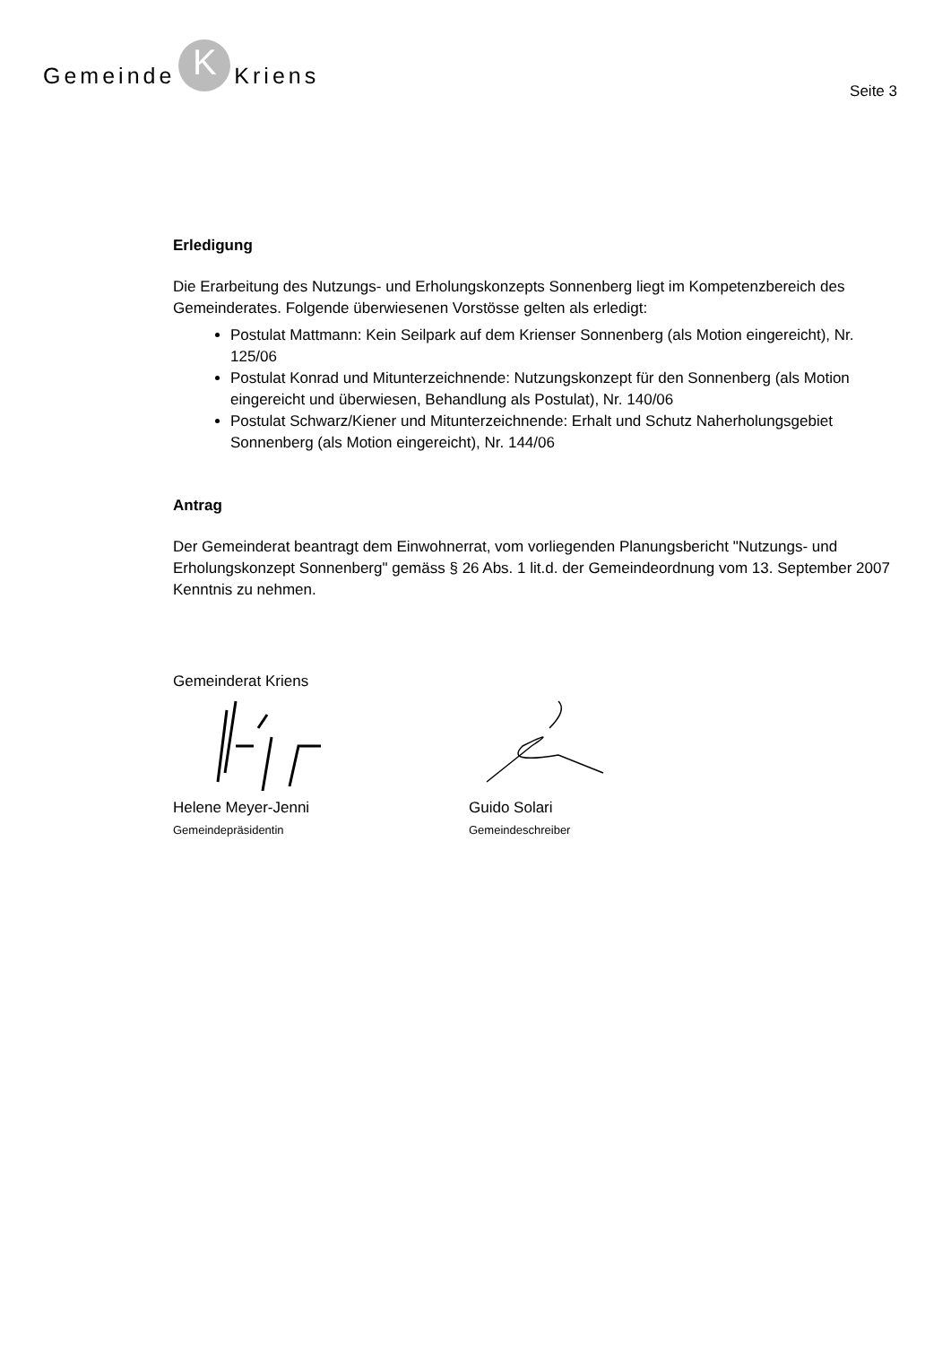Gemeinde K Kriens
Seite 3
Erledigung
Die Erarbeitung des Nutzungs- und Erholungskonzepts Sonnenberg liegt im Kompetenzbereich des Gemeinderates. Folgende überwiesenen Vorstösse gelten als erledigt:
Postulat Mattmann: Kein Seilpark auf dem Krienser Sonnenberg (als Motion eingereicht), Nr. 125/06
Postulat Konrad und Mitunterzeichnende: Nutzungskonzept für den Sonnenberg (als Motion eingereicht und überwiesen, Behandlung als Postulat), Nr. 140/06
Postulat Schwarz/Kiener und Mitunterzeichnende: Erhalt und Schutz Naherholungsgebiet Sonnenberg (als Motion eingereicht), Nr. 144/06
Antrag
Der Gemeinderat beantragt dem Einwohnerrat, vom vorliegenden Planungsbericht "Nutzungs- und Erholungskonzept Sonnenberg" gemäss § 26 Abs. 1 lit.d. der Gemeindeordnung vom 13. September 2007 Kenntnis zu nehmen.
Gemeinderat Kriens
Helene Meyer-Jenni
Gemeindepräsidentin
Guido Solari
Gemeindeschreiber